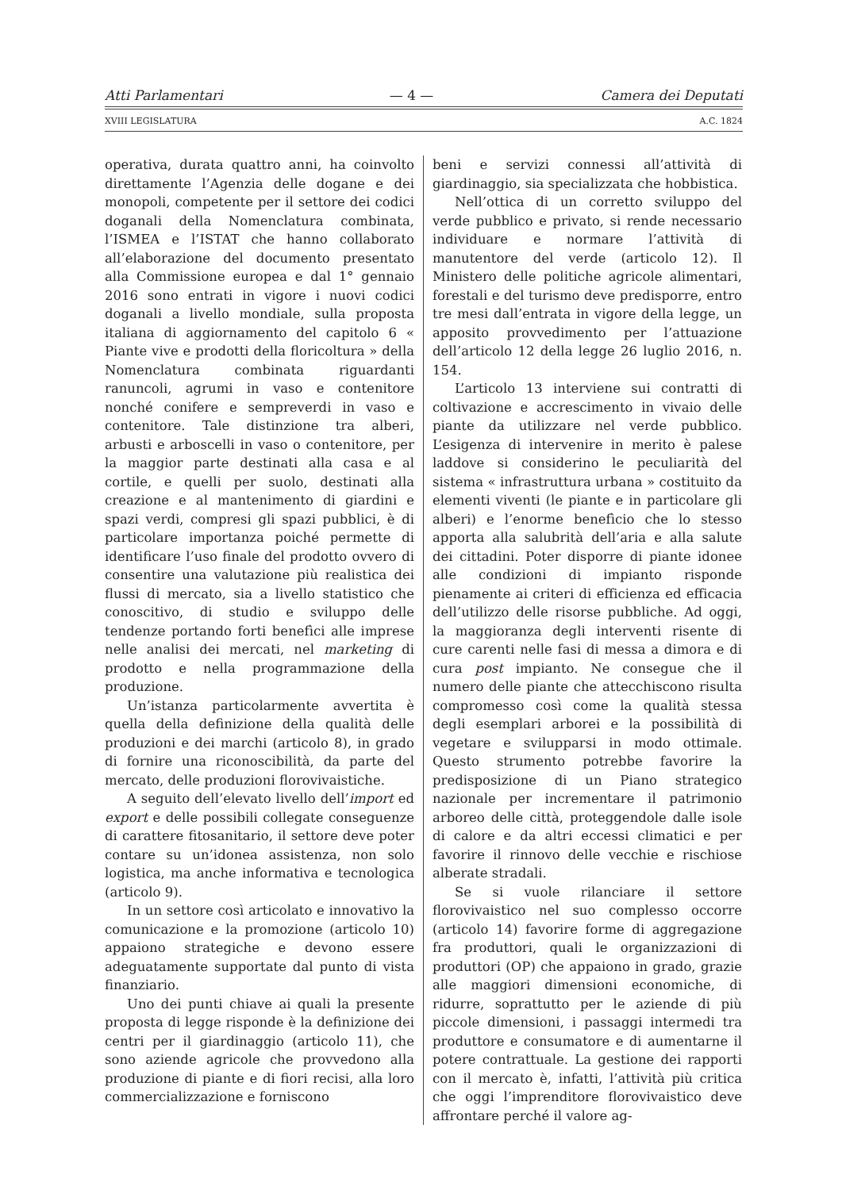Atti Parlamentari — 4 — Camera dei Deputati
XVIII LEGISLATURA A.C. 1824
operativa, durata quattro anni, ha coinvolto direttamente l’Agenzia delle dogane e dei monopoli, competente per il settore dei codici doganali della Nomenclatura combinata, l’ISMEA e l’ISTAT che hanno collaborato all’elaborazione del documento presentato alla Commissione europea e dal 1° gennaio 2016 sono entrati in vigore i nuovi codici doganali a livello mondiale, sulla proposta italiana di aggiornamento del capitolo 6 « Piante vive e prodotti della floricoltura » della Nomenclatura combinata riguardanti ranuncoli, agrumi in vaso e contenitore nonché conifere e sempreverdi in vaso e contenitore. Tale distinzione tra alberi, arbusti e arboscelli in vaso o contenitore, per la maggior parte destinati alla casa e al cortile, e quelli per suolo, destinati alla creazione e al mantenimento di giardini e spazi verdi, compresi gli spazi pubblici, è di particolare importanza poiché permette di identificare l’uso finale del prodotto ovvero di consentire una valutazione più realistica dei flussi di mercato, sia a livello statistico che conoscitivo, di studio e sviluppo delle tendenze portando forti benefìci alle imprese nelle analisi dei mercati, nel marketing di prodotto e nella programmazione della produzione.
Un’istanza particolarmente avvertita è quella della definizione della qualità delle produzioni e dei marchi (articolo 8), in grado di fornire una riconoscibilità, da parte del mercato, delle produzioni florovivaistiche.
A seguito dell’elevato livello dell’import ed export e delle possibili collegate conseguenze di carattere fitosanitario, il settore deve poter contare su un’idonea assistenza, non solo logistica, ma anche informativa e tecnologica (articolo 9).
In un settore così articolato e innovativo la comunicazione e la promozione (articolo 10) appaiono strategiche e devono essere adeguatamente supportate dal punto di vista finanziario.
Uno dei punti chiave ai quali la presente proposta di legge risponde è la definizione dei centri per il giardinaggio (articolo 11), che sono aziende agricole che provvedono alla produzione di piante e di fiori recisi, alla loro commercializzazione e forniscono
beni e servizi connessi all’attività di giardinaggio, sia specializzata che hobbistica.
Nell’ottica di un corretto sviluppo del verde pubblico e privato, si rende necessario individuare e normare l’attività di manutentore del verde (articolo 12). Il Ministero delle politiche agricole alimentari, forestali e del turismo deve predisporre, entro tre mesi dall’entrata in vigore della legge, un apposito provvedimento per l’attuazione dell’articolo 12 della legge 26 luglio 2016, n. 154.
L’articolo 13 interviene sui contratti di coltivazione e accrescimento in vivaio delle piante da utilizzare nel verde pubblico. L’esigenza di intervenire in merito è palese laddove si considerino le peculiarità del sistema « infrastruttura urbana » costituito da elementi viventi (le piante e in particolare gli alberi) e l’enorme benefìcio che lo stesso apporta alla salubrità dell’aria e alla salute dei cittadini. Poter disporre di piante idonee alle condizioni di impianto risponde pienamente ai criteri di efficienza ed efficacia dell’utilizzo delle risorse pubbliche. Ad oggi, la maggioranza degli interventi risente di cure carenti nelle fasi di messa a dimora e di cura post impianto. Ne consegue che il numero delle piante che attecchiscono risulta compromesso così come la qualità stessa degli esemplari arborei e la possibilità di vegetare e svilupparsi in modo ottimale. Questo strumento potrebbe favorire la predisposizione di un Piano strategico nazionale per incrementare il patrimonio arboreo delle città, proteggendole dalle isole di calore e da altri eccessi climatici e per favorire il rinnovo delle vecchie e rischiose alberate stradali.
Se si vuole rilanciare il settore florovivaistico nel suo complesso occorre (articolo 14) favorire forme di aggregazione fra produttori, quali le organizzazioni di produttori (OP) che appaiono in grado, grazie alle maggiori dimensioni economiche, di ridurre, soprattutto per le aziende di più piccole dimensioni, i passaggi intermedi tra produttore e consumatore e di aumentarne il potere contrattuale. La gestione dei rapporti con il mercato è, infatti, l’attività più critica che oggi l’imprenditore florovivaistico deve affrontare perché il valore ag-